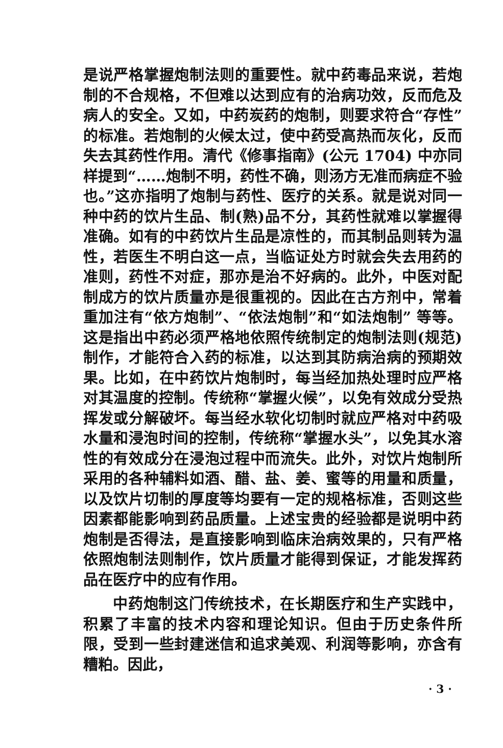是说严格掌握炮制法则的重要性。就中药毒品来说，若炮制的不合规格，不但难以达到应有的治病功效，反而危及病人的安全。又如，中药炭药的炮制，则要求符合“存性”的标准。若炮制的火候太过，使中药受高热而灰化，反而失去其药性作用。清代《修事指南》(公元 1704) 中亦同样提到“……炮制不明，药性不确，则汤方无准而病症不验也。”这亦指明了炮制与药性、医疗的关系。就是说对同一种中药的饮片生品、制(熟)品不分，其药性就难以掌握得准确。如有的中药饮片生品是凉性的，而其制品则转为温性，若医生不明白这一点，当临证处方时就会失去用药的准则，药性不对症，那亦是治不好病的。此外，中医对配制成方的饮片质量亦是很重视的。因此在古方剂中，常着重加注有“依方炮制”、“依法炮制”和“如法炮制” 等等。这是指出中药必须严格地依照传统制定的炮制法则(规范)制作，才能符合入药的标准，以达到其防病治病的预期效果。比如，在中药饮片炮制时，每当经加热处理时应严格对其温度的控制。传统称“掌握火候”，以免有效成分受热挥发或分解破坏。每当经水软化切制时就应严格对中药吸水量和浸泡时间的控制，传统称“掌握水头”，以免其水溶性的有效成分在浸泡过程中而流失。此外，对饮片炮制所采用的各种辅料如酒、醋、盐、姜、蜜等的用量和质量，以及饮片切制的厚度等均要有一定的规格标准，否则这些因素都能影响到药品质量。上述宝贵的经验都是说明中药炮制是否得法，是直接影响到临床治病效果的，只有严格依照炮制法则制作，饮片质量才能得到保证，才能发挥药品在医疗中的应有作用。
中药炮制这门传统技术，在长期医疗和生产实践中，积累了丰富的技术内容和理论知识。但由于历史条件所限，受到一些封建迷信和追求美观、利润等影响，亦含有糟粕。因此，
· 3 ·